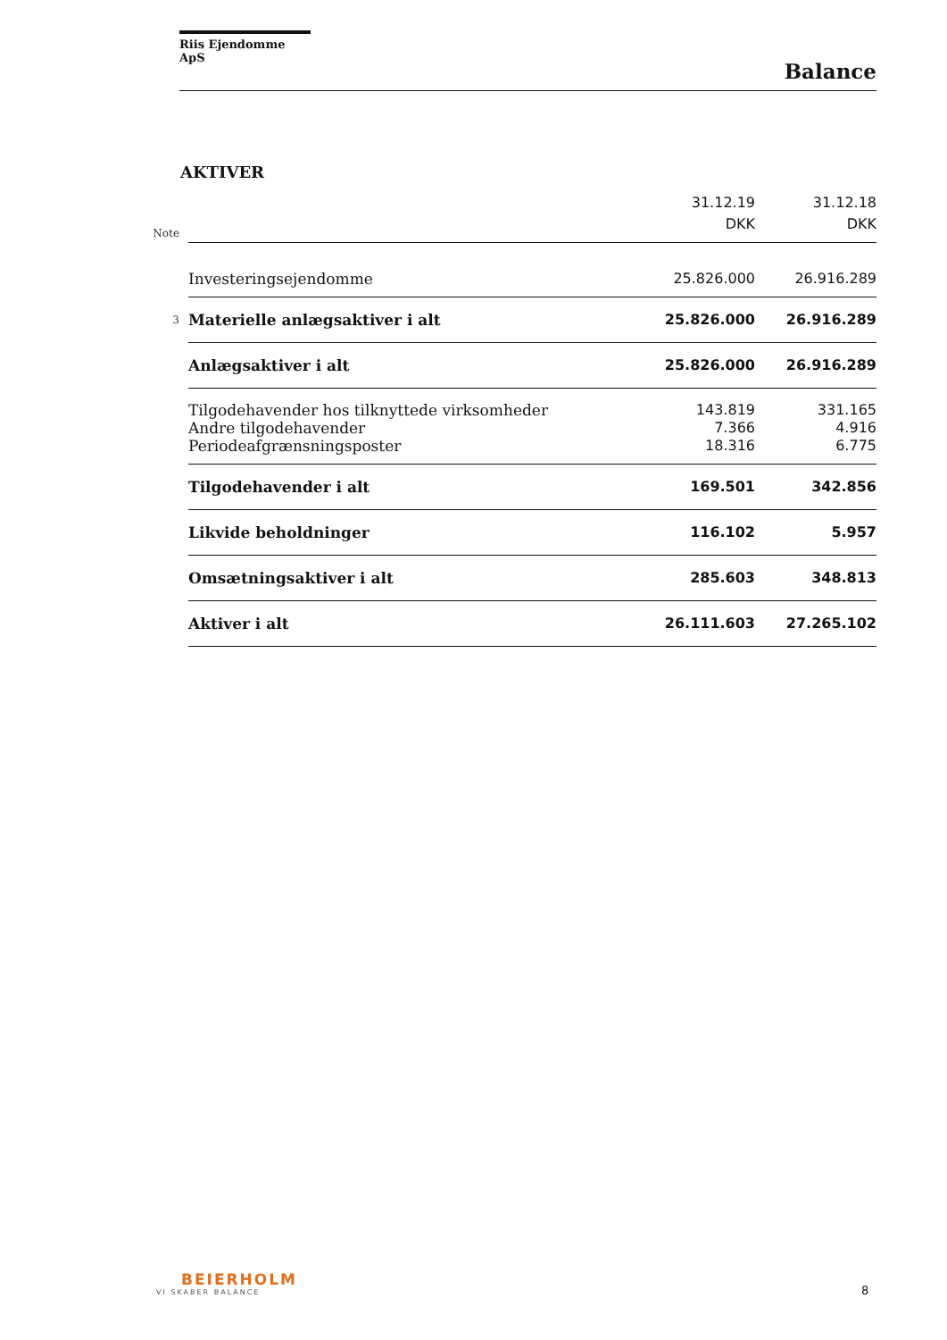Riis Ejendomme ApS
Balance
AKTIVER
| Note | | 31.12.19 DKK | 31.12.18 DKK |
| --- | --- | --- | --- |
| | Investeringsejendomme | 25.826.000 | 26.916.289 |
| 3 | Materielle anlægsaktiver i alt | 25.826.000 | 26.916.289 |
| | Anlægsaktiver i alt | 25.826.000 | 26.916.289 |
| | Tilgodehavender hos tilknyttede virksomheder | 143.819 | 331.165 |
| | Andre tilgodehavender | 7.366 | 4.916 |
| | Periodeafgrænsningsposter | 18.316 | 6.775 |
| | Tilgodehavender i alt | 169.501 | 342.856 |
| | Likvide beholdninger | 116.102 | 5.957 |
| | Omsætningsaktiver i alt | 285.603 | 348.813 |
| | Aktiver i alt | 26.111.603 | 27.265.102 |
BEIERHOLM
VI SKABER BALANCE
8